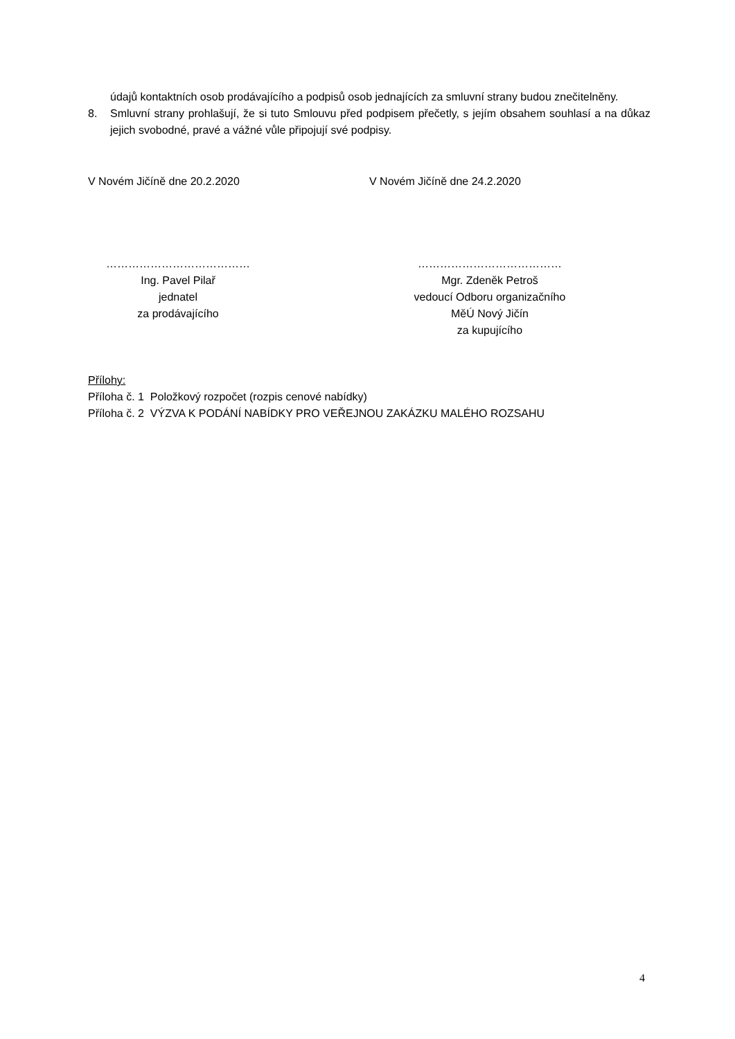údajů kontaktních osob prodávajícího a podpisů osob jednajících za smluvní strany budou znečitelněny.
8. Smluvní strany prohlašují, že si tuto Smlouvu před podpisem přečetly, s jejím obsahem souhlasí a na důkaz jejich svobodné, pravé a vážné vůle připojují své podpisy.
V Novém Jičíně dne 20.2.2020 V Novém Jičíně dne 24.2.2020
…………………………………
Ing. Pavel Pilař
jednatel
za prodávajícího
…………………………………
Mgr. Zdeněk Petroš
vedoucí Odboru organizačního
MěÚ Nový Jičín
za kupujícího
Přílohy:
Příloha č. 1 Položkový rozpočet (rozpis cenové nabídky)
Příloha č. 2 VÝZVA K PODÁNÍ NABÍDKY PRO VEŘEJNOU ZAKÁZKU MALÉHO ROZSAHU
4